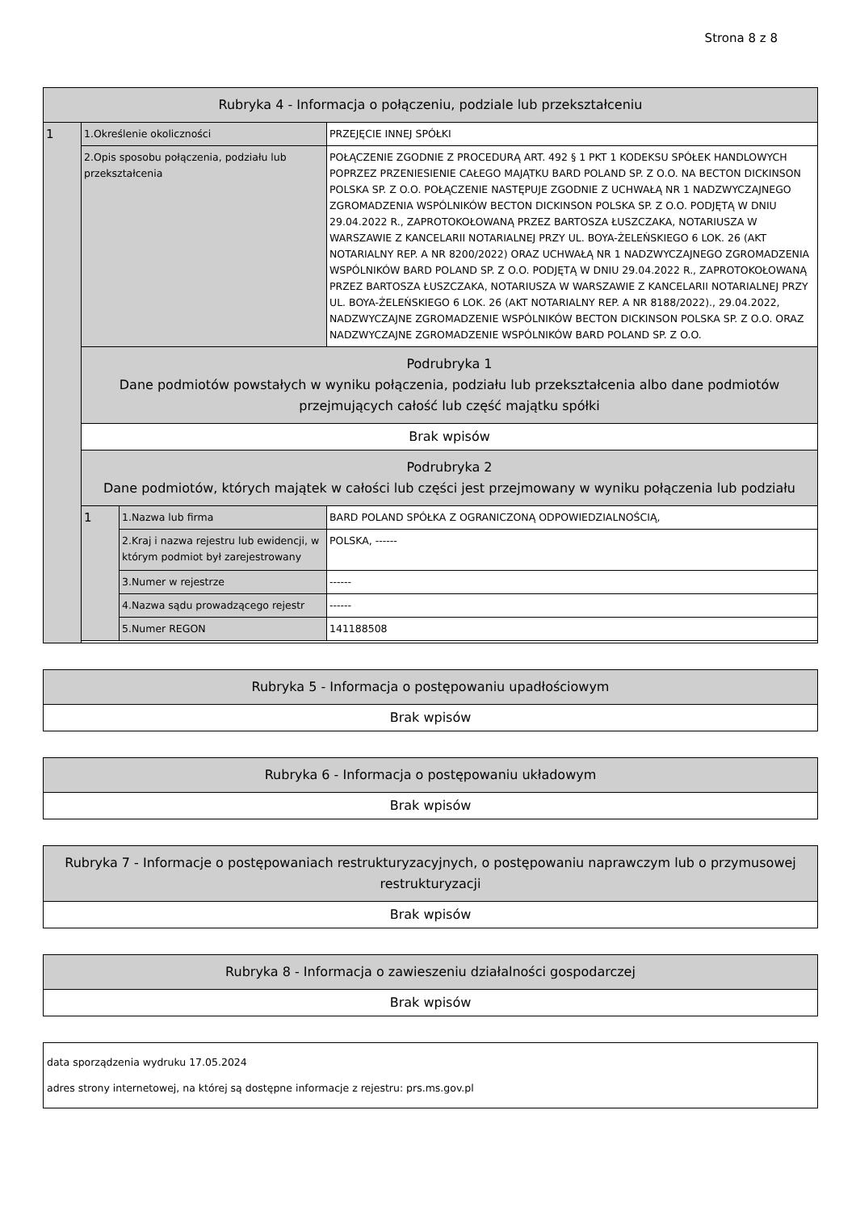Strona 8 z 8
| Rubryka 4 - Informacja o połączeniu, podziale lub przekształceniu | | | |
| 1 | 1.Określenie okoliczności | | PRZEJĘCIE INNEJ SPÓŁKI |
| | 2.Opis sposobu połączenia, podziału lub przekształcenia | | POŁĄCZENIE ZGODNIE Z PROCEDURĄ ART. 492 § 1 PKT 1 KODEKSU SPÓŁEK HANDLOWYCH POPRZEZ PRZENIESIENIE CAŁEGO MAJĄTKU BARD POLAND SP. Z O.O. NA BECTON DICKINSON POLSKA SP. Z O.O. POŁĄCZENIE NASTĘPUJE ZGODNIE Z UCHWAŁĄ NR 1 NADZWYCZAJNEGO ZGROMADZENIA WSPÓLNIKÓW BECTON DICKINSON POLSKA SP. Z O.O. PODJĘTĄ W DNIU 29.04.2022 R., ZAPROTOKOŁOWANĄ PRZEZ BARTOSZA ŁUSZCZAKA, NOTARIUSZA W WARSZAWIE Z KANCELARII NOTARIALNEJ PRZY UL. BOYA-ŻELEŃSKIEGO 6 LOK. 26 (AKT NOTARIALNY REP. A NR 8200/2022) ORAZ UCHWAŁĄ NR 1 NADZWYCZAJNEGO ZGROMADZENIA WSPÓLNIKÓW BARD POLAND SP. Z O.O. PODJĘTĄ W DNIU 29.04.2022 R., ZAPROTOKOŁOWANĄ PRZEZ BARTOSZA ŁUSZCZAKA, NOTARIUSZA W WARSZAWIE Z KANCELARII NOTARIALNEJ PRZY UL. BOYA-ŻELEŃSKIEGO 6 LOK. 26 (AKT NOTARIALNY REP. A NR 8188/2022)., 29.04.2022, NADZWYCZAJNE ZGROMADZENIE WSPÓLNIKÓW BECTON DICKINSON POLSKA SP. Z O.O. ORAZ NADZWYCZAJNE ZGROMADZENIE WSPÓLNIKÓW BARD POLAND SP. Z O.O. |
| | Podrubryka 1 Dane podmiotów powstałych w wyniku połączenia, podziału lub przekształcenia albo dane podmiotów przejmujących całość lub część majątku spółki | | |
| | Brak wpisów | | |
| | Podrubryka 2 Dane podmiotów, których majątek w całości lub części jest przejmowany w wyniku połączenia lub podziału | | |
| | 1 | 1.Nazwa lub firma | BARD POLAND SPÓŁKA Z OGRANICZONĄ ODPOWIEDZIALNOŚCIĄ, |
| | | 2.Kraj i nazwa rejestru lub ewidencji, w którym podmiot był zarejestrowany | POLSKA, ------ |
| | | 3.Numer w rejestrze | ------ |
| | | 4.Nazwa sądu prowadzącego rejestr | ------ |
| | | 5.Numer REGON | 141188508 |
| Rubryka 5 - Informacja o postępowaniu upadłościowym |
| Brak wpisów |
| Rubryka 6 - Informacja o postępowaniu układowym |
| Brak wpisów |
| Rubryka 7 - Informacje o postępowaniach restrukturyzacyjnych, o postępowaniu naprawczym lub o przymusowej restrukturyzacji |
| Brak wpisów |
| Rubryka 8 - Informacja o zawieszeniu działalności gospodarczej |
| Brak wpisów |
| data sporządzenia wydruku 17.05.2024 adres strony internetowej, na której są dostępne informacje z rejestru: prs.ms.gov.pl |